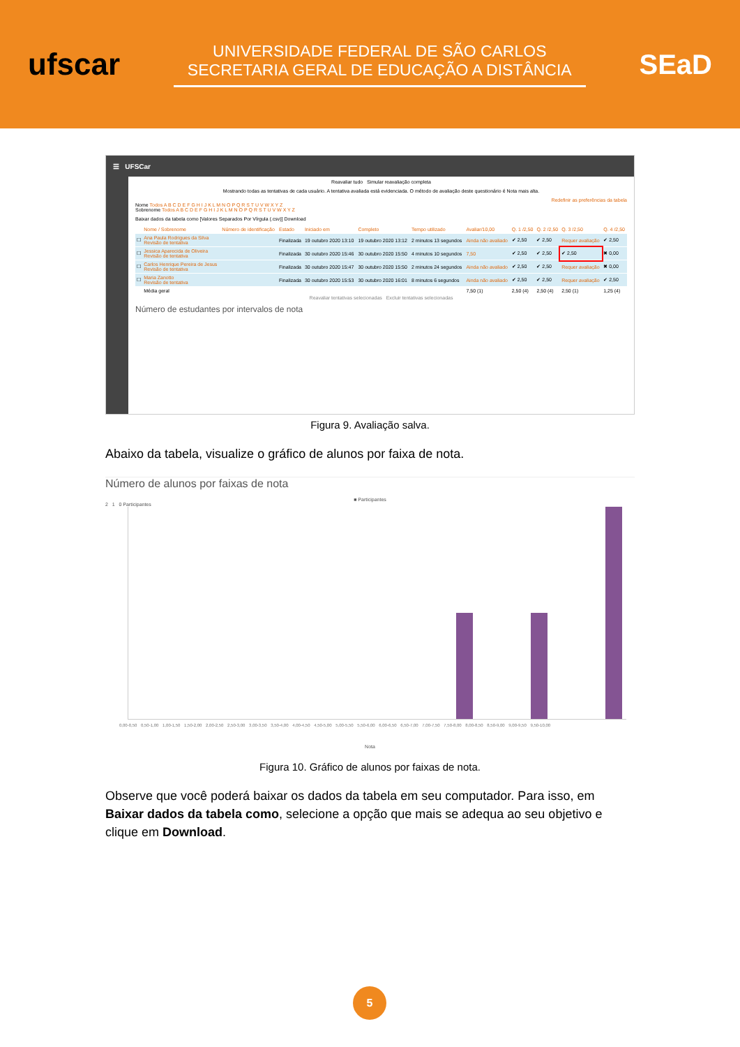ufscar
UNIVERSIDADE FEDERAL DE SÃO CARLOS
SECRETARIA GERAL DE EDUCAÇÃO A DISTÂNCIA
SEaD
☰ UFSCar
Reavaliar tudo Simular reavaliação completa
Mostrando todas as tentativas de cada usuário. A tentativa avaliada está evidenciada. O método de avaliação deste questionário é Nota mais alta.
Redefinir as preferências da tabela
Nome Todos A B C D E F G H I J K L M N O P Q R S T U V W X Y Z
Sobrenome Todos A B C D E F G H I J K L M N O P Q R S T U V W X Y Z
Baixar dados da tabela como [Valores Separados Por Vírgula (.csv)] Download
| | Nome / Sobrenome | Número de identificação | Estado | Iniciado em | Completo | Tempo utilizado | Avaliar/10,00 | Q. 1 /2,50 | Q. 2 /2,50 | Q. 3 /2,50 | Q. 4 /2,50 |
| --- | --- | --- | --- | --- | --- | --- | --- | --- | --- | --- | --- |
| ☐ | Ana Paula Rodrigues da Silva Revisão de tentativa | | Finalizada | 19 outubro 2020 13:10 | 19 outubro 2020 13:12 | 2 minutos 13 segundos | Ainda não avaliado | ✔ 2,50 | ✔ 2,50 | Requer avaliação | ✔ 2,50 |
| ☐ | Jessica Aparecida de Oliveira Revisão de tentativa | | Finalizada | 30 outubro 2020 15:46 | 30 outubro 2020 15:50 | 4 minutos 10 segundos | 7,50 | ✔ 2,50 | ✔ 2,50 | ✔ 2,50 | ✖ 0,00 |
| ☐ | Carlos Henrique Pereira de Jesus Revisão de tentativa | | Finalizada | 30 outubro 2020 15:47 | 30 outubro 2020 15:50 | 2 minutos 24 segundos | Ainda não avaliado | ✔ 2,50 | ✔ 2,50 | Requer avaliação | ✖ 0,00 |
| ☐ | Maria Zanotto Revisão de tentativa | | Finalizada | 30 outubro 2020 15:53 | 30 outubro 2020 16:01 | 8 minutos 6 segundos | Ainda não avaliado | ✔ 2,50 | ✔ 2,50 | Requer avaliação | ✔ 2,50 |
| | Média geral | | | | | | 7,50 (1) | 2,50 (4) | 2,50 (4) | 2,50 (1) | 1,25 (4) |
Reavaliar tentativas selecionadas Excluir tentativas selecionadas
Número de estudantes por intervalos de nota
Figura 9. Avaliação salva.
Abaixo da tabela, visualize o gráfico de alunos por faixa de nota.
Número de alunos por faixas de nota
■ Participantes
2 1 0 Participantes
0,00-0,50 0,50-1,00 1,00-1,50 1,50-2,00 2,00-2,50 2,50-3,00 3,00-3,50 3,50-4,00 4,00-4,50 4,50-5,00 5,00-5,50 5,50-6,00 6,00-6,50 6,50-7,00 7,00-7,50 7,50-8,00 8,00-8,50 8,50-9,00 9,00-9,50 9,50-10,00
Nota
Figura 10. Gráfico de alunos por faixas de nota.
Observe que você poderá baixar os dados da tabela em seu computador. Para isso, em Baixar dados da tabela como, selecione a opção que mais se adequa ao seu objetivo e clique em Download.
5